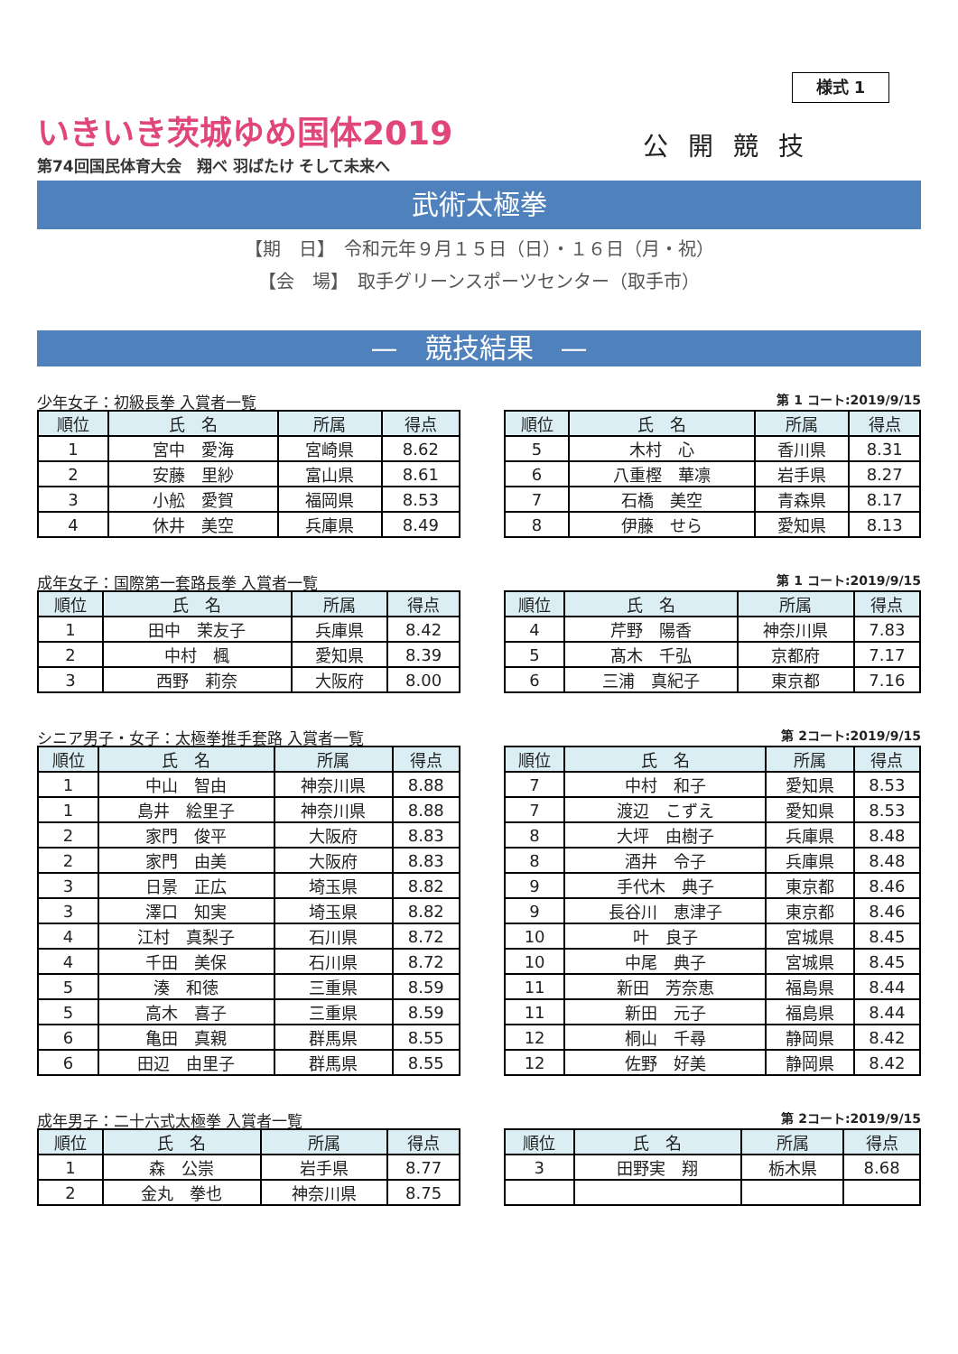様式 1
いきいき茨城ゆめ国体2019
第74回国民体育大会　翔べ 羽ばたけ そして未来へ
公開競技
武術太極拳
【期　日】　令和元年９月１５日（日）・１６日（月・祝）
【会　場】　取手グリーンスポーツセンター（取手市）
—　競技結果　—
少年女子：初級長拳 入賞者一覧 第 1 コート:2019/9/15
| 順位 | 氏 名 | 所属 | 得点 |
| --- | --- | --- | --- |
| 1 | 宮中 愛海 | 宮崎県 | 8.62 |
| 2 | 安藤 里紗 | 富山県 | 8.61 |
| 3 | 小舩 愛賀 | 福岡県 | 8.53 |
| 4 | 休井 美空 | 兵庫県 | 8.49 |
| 順位 | 氏 名 | 所属 | 得点 |
| --- | --- | --- | --- |
| 5 | 木村 心 | 香川県 | 8.31 |
| 6 | 八重樫 華凛 | 岩手県 | 8.27 |
| 7 | 石橋 美空 | 青森県 | 8.17 |
| 8 | 伊藤 せら | 愛知県 | 8.13 |
成年女子：国際第一套路長拳 入賞者一覧 第 1 コート:2019/9/15
| 順位 | 氏 名 | 所属 | 得点 |
| --- | --- | --- | --- |
| 1 | 田中 茉友子 | 兵庫県 | 8.42 |
| 2 | 中村 楓 | 愛知県 | 8.39 |
| 3 | 西野 莉奈 | 大阪府 | 8.00 |
| 順位 | 氏 名 | 所属 | 得点 |
| --- | --- | --- | --- |
| 4 | 芹野 陽香 | 神奈川県 | 7.83 |
| 5 | 髙木 千弘 | 京都府 | 7.17 |
| 6 | 三浦 真紀子 | 東京都 | 7.16 |
シニア男子・女子：太極拳推手套路 入賞者一覧 第 2コート:2019/9/15
| 順位 | 氏 名 | 所属 | 得点 |
| --- | --- | --- | --- |
| 1 | 中山 智由 | 神奈川県 | 8.88 |
| 1 | 島井 絵里子 | 神奈川県 | 8.88 |
| 2 | 家門 俊平 | 大阪府 | 8.83 |
| 2 | 家門 由美 | 大阪府 | 8.83 |
| 3 | 日景 正広 | 埼玉県 | 8.82 |
| 3 | 澤口 知実 | 埼玉県 | 8.82 |
| 4 | 江村 真梨子 | 石川県 | 8.72 |
| 4 | 千田 美保 | 石川県 | 8.72 |
| 5 | 湊 和徳 | 三重県 | 8.59 |
| 5 | 高木 喜子 | 三重県 | 8.59 |
| 6 | 亀田 真親 | 群馬県 | 8.55 |
| 6 | 田辺 由里子 | 群馬県 | 8.55 |
| 順位 | 氏 名 | 所属 | 得点 |
| --- | --- | --- | --- |
| 7 | 中村 和子 | 愛知県 | 8.53 |
| 7 | 渡辺 こずえ | 愛知県 | 8.53 |
| 8 | 大坪 由樹子 | 兵庫県 | 8.48 |
| 8 | 酒井 令子 | 兵庫県 | 8.48 |
| 9 | 手代木 典子 | 東京都 | 8.46 |
| 9 | 長谷川 恵津子 | 東京都 | 8.46 |
| 10 | 叶 良子 | 宮城県 | 8.45 |
| 10 | 中尾 典子 | 宮城県 | 8.45 |
| 11 | 新田 芳奈恵 | 福島県 | 8.44 |
| 11 | 新田 元子 | 福島県 | 8.44 |
| 12 | 桐山 千尋 | 静岡県 | 8.42 |
| 12 | 佐野 好美 | 静岡県 | 8.42 |
成年男子：二十六式太極拳 入賞者一覧 第 2コート:2019/9/15
| 順位 | 氏 名 | 所属 | 得点 |
| --- | --- | --- | --- |
| 1 | 森 公崇 | 岩手県 | 8.77 |
| 2 | 金丸 拳也 | 神奈川県 | 8.75 |
| 順位 | 氏 名 | 所属 | 得点 |
| --- | --- | --- | --- |
| 3 | 田野実 翔 | 栃木県 | 8.68 |